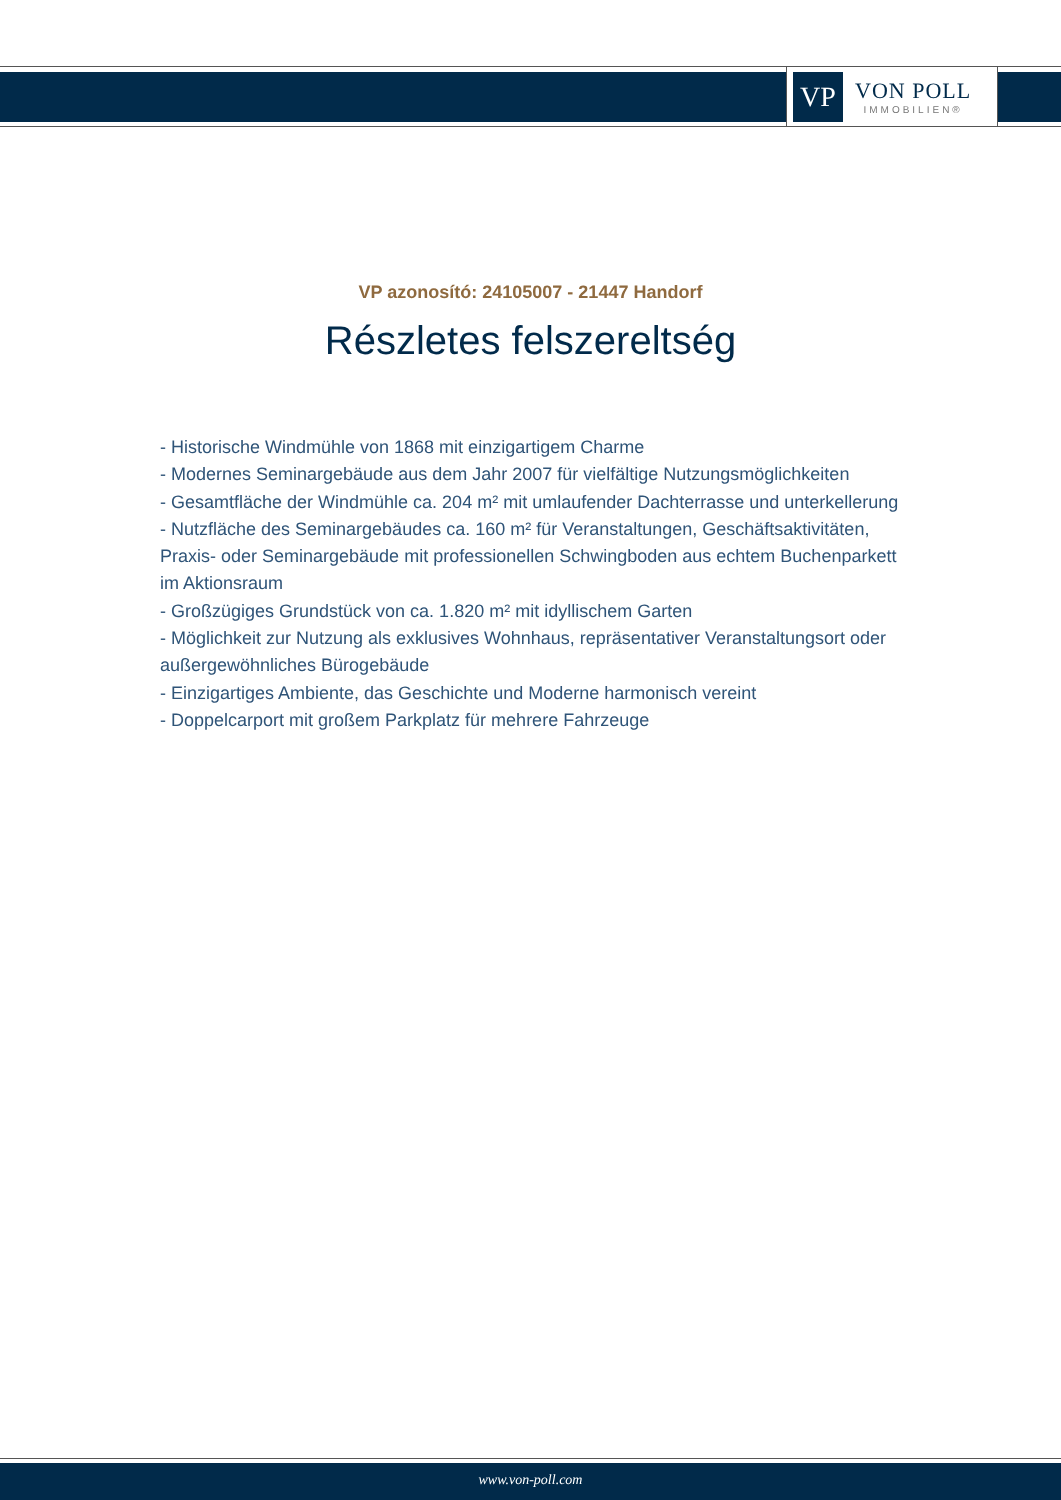VP
VON POLL
IMMOBILIEN®
VP azonosító: 24105007 - 21447 Handorf
Részletes felszereltség
- Historische Windmühle von 1868 mit einzigartigem Charme
- Modernes Seminargebäude aus dem Jahr 2007 für vielfältige Nutzungsmöglichkeiten
- Gesamtfläche der Windmühle ca. 204 m² mit umlaufender Dachterrasse und unterkellerung
- Nutzfläche des Seminargebäudes ca. 160 m² für Veranstaltungen, Geschäftsaktivitäten, Praxis- oder Seminargebäude mit professionellen Schwingboden aus echtem Buchenparkett im Aktionsraum
- Großzügiges Grundstück von ca. 1.820 m² mit idyllischem Garten
- Möglichkeit zur Nutzung als exklusives Wohnhaus, repräsentativer Veranstaltungsort oder außergewöhnliches Bürogebäude
- Einzigartiges Ambiente, das Geschichte und Moderne harmonisch vereint
- Doppelcarport mit großem Parkplatz für mehrere Fahrzeuge
www.von-poll.com